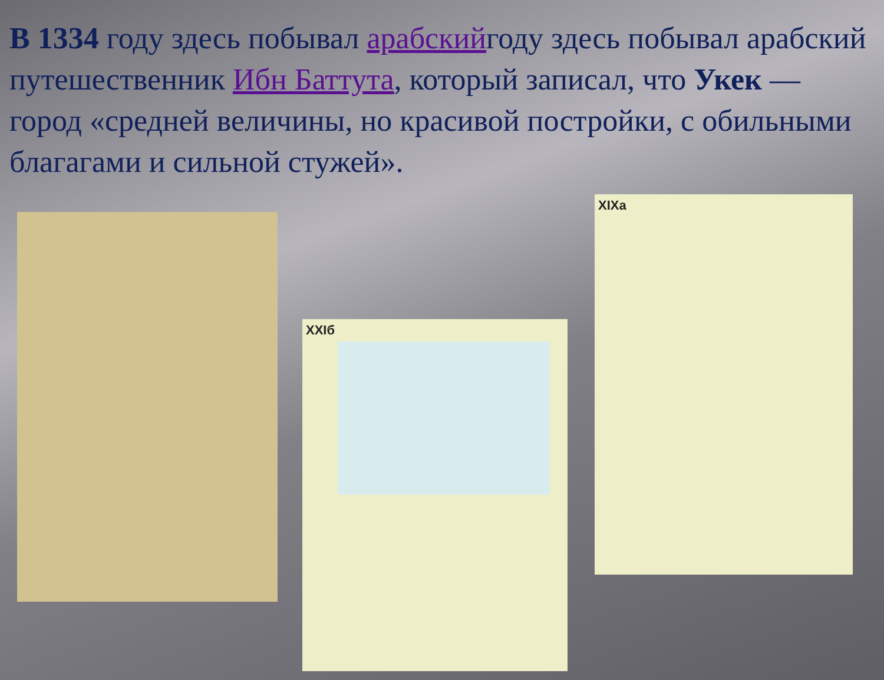В 1334 году здесь побывал арабскийгоду здесь побывал арабский путешественник Ибн Баттута, который записал, что Укек — город «средней величины, но красивой постройки, с обильными благагами и сильной стужей».
XXIб
XIXa